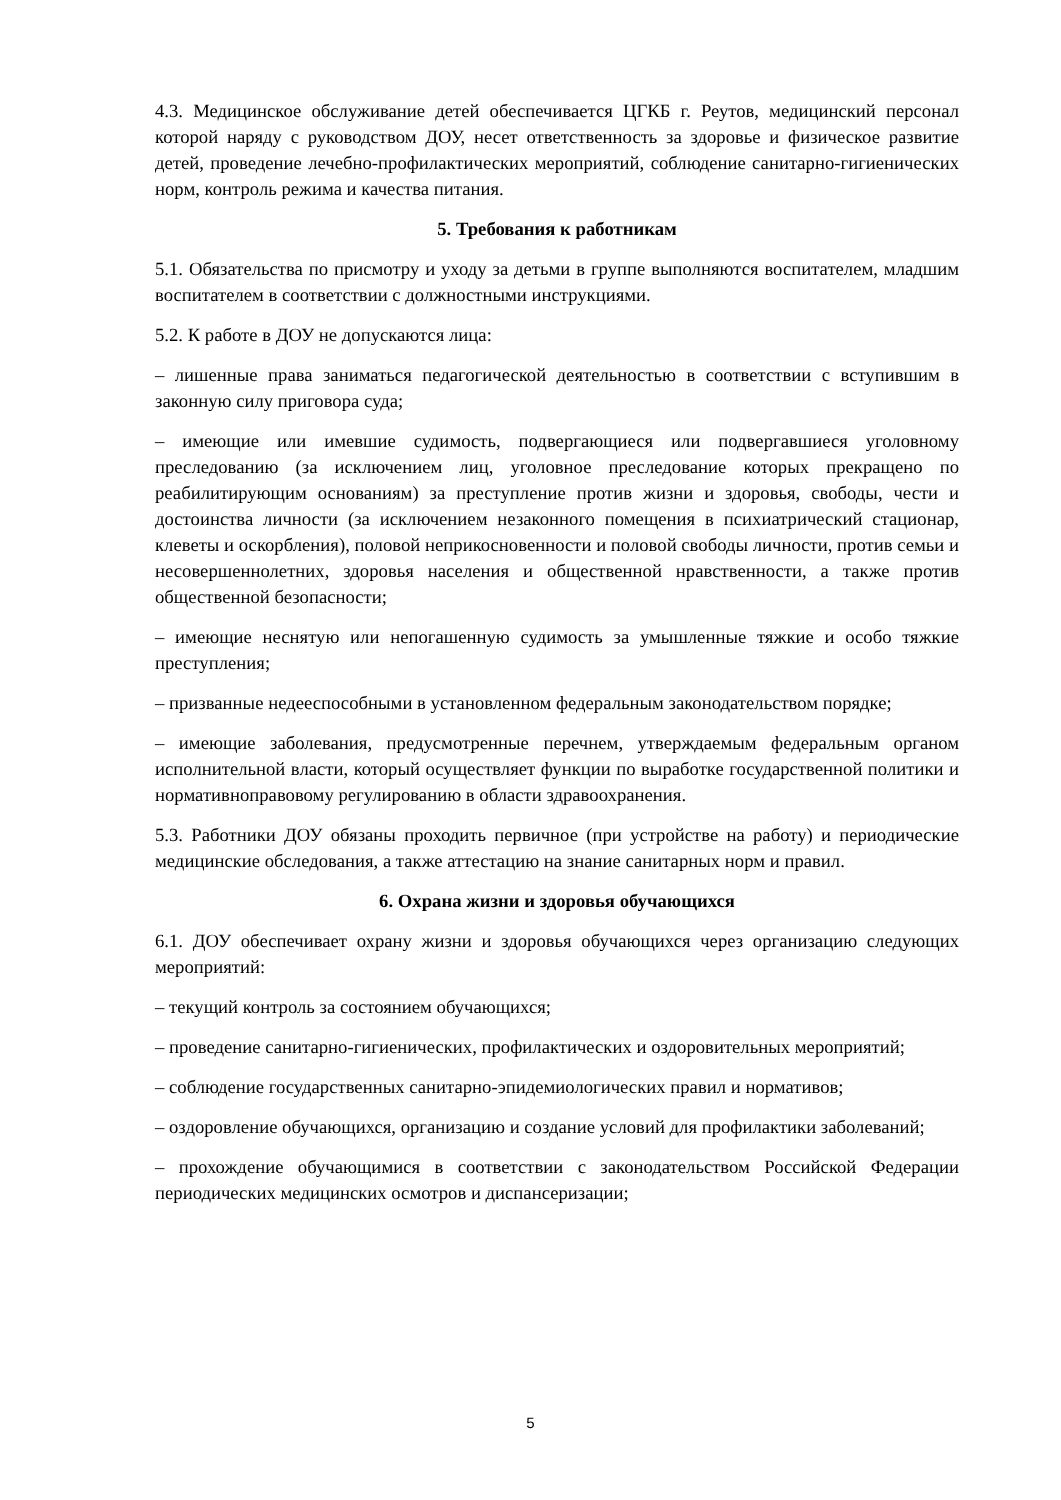4.3. Медицинское обслуживание детей обеспечивается ЦГКБ г. Реутов, медицинский персонал которой наряду с руководством ДОУ, несет ответственность за здоровье и физическое развитие детей, проведение лечебно-профилактических мероприятий, соблюдение санитарно-гигиенических норм, контроль режима и качества питания.
5. Требования к работникам
5.1. Обязательства по присмотру и уходу за детьми в группе выполняются воспитателем, младшим воспитателем в соответствии с должностными инструкциями.
5.2. К работе в ДОУ не допускаются лица:
– лишенные права заниматься педагогической деятельностью в соответствии с вступившим в законную силу приговора суда;
– имеющие или имевшие судимость, подвергающиеся или подвергавшиеся уголовному преследованию (за исключением лиц, уголовное преследование которых прекращено по реабилитирующим основаниям) за преступление против жизни и здоровья, свободы, чести и достоинства личности (за исключением незаконного помещения в психиатрический стационар, клеветы и оскорбления), половой неприкосновенности и половой свободы личности, против семьи и несовершеннолетних, здоровья населения и общественной нравственности, а также против общественной безопасности;
– имеющие неснятую или непогашенную судимость за умышленные тяжкие и особо тяжкие преступления;
– призванные недееспособными в установленном федеральным законодательством порядке;
– имеющие заболевания, предусмотренные перечнем, утверждаемым федеральным органом исполнительной власти, который осуществляет функции по выработке государственной политики и нормативноправовому регулированию в области здравоохранения.
5.3. Работники ДОУ обязаны проходить первичное (при устройстве на работу) и периодические медицинские обследования, а также аттестацию на знание санитарных норм и правил.
6. Охрана жизни и здоровья обучающихся
6.1. ДОУ обеспечивает охрану жизни и здоровья обучающихся через организацию следующих мероприятий:
– текущий контроль за состоянием обучающихся;
– проведение санитарно-гигиенических, профилактических и оздоровительных мероприятий;
– соблюдение государственных санитарно-эпидемиологических правил и нормативов;
– оздоровление обучающихся, организацию и создание условий для профилактики заболеваний;
– прохождение обучающимися в соответствии с законодательством Российской Федерации периодических медицинских осмотров и диспансеризации;
5